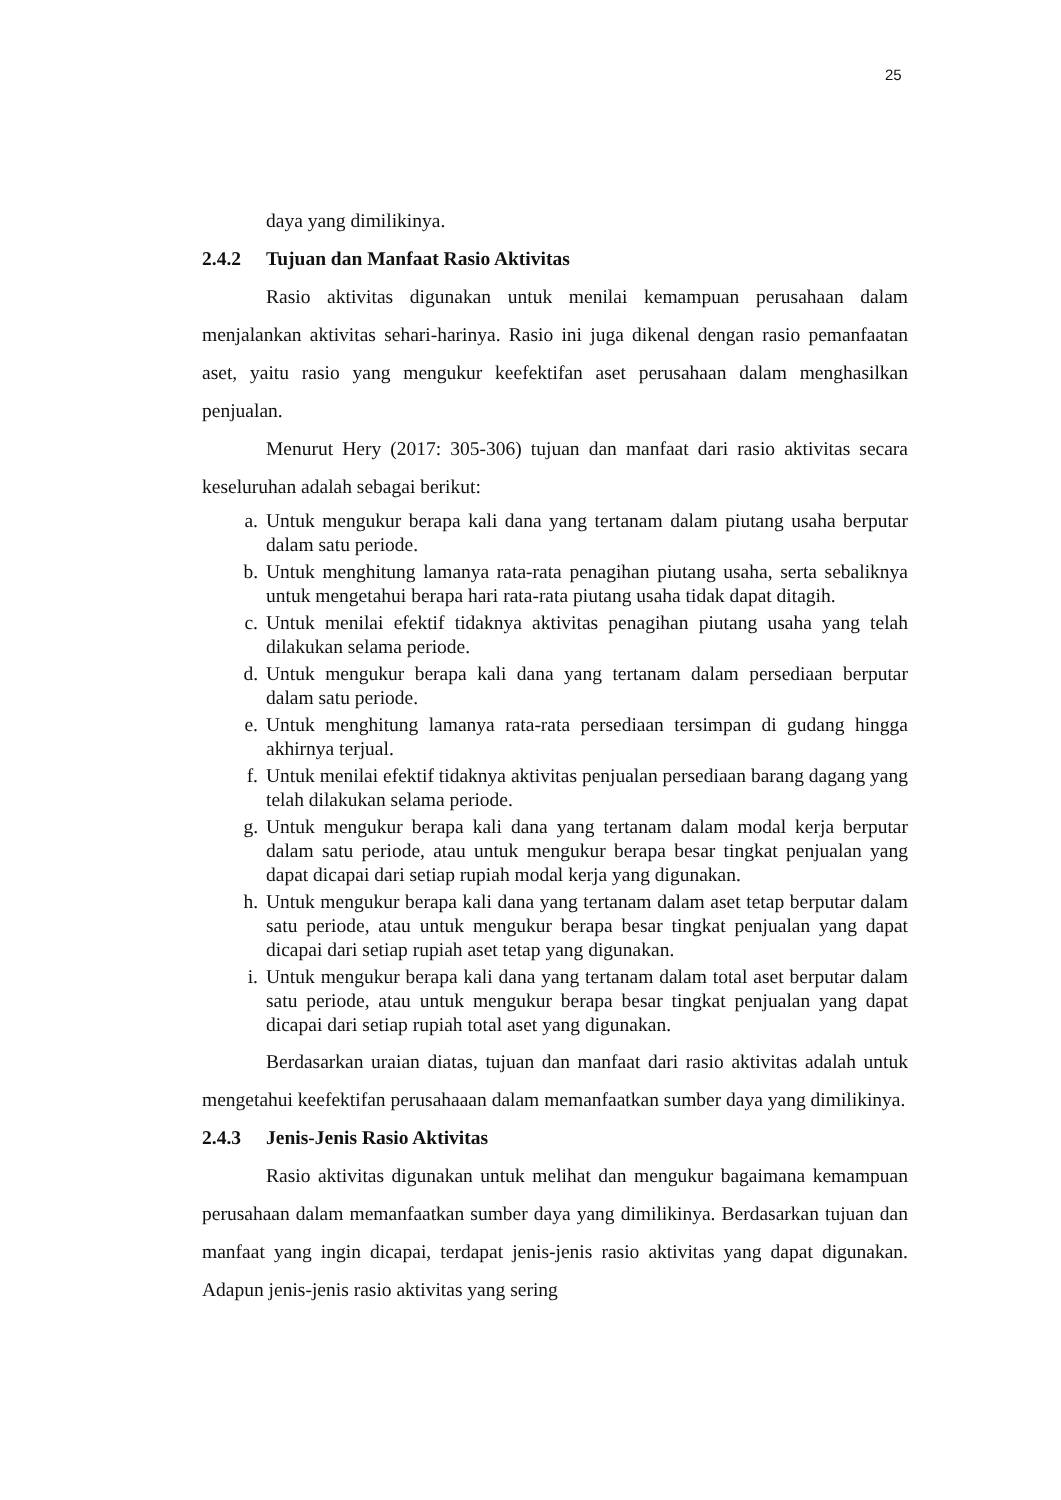25
daya yang dimilikinya.
2.4.2 Tujuan dan Manfaat Rasio Aktivitas
Rasio aktivitas digunakan untuk menilai kemampuan perusahaan dalam menjalankan aktivitas sehari-harinya. Rasio ini juga dikenal dengan rasio pemanfaatan aset, yaitu rasio yang mengukur keefektifan aset perusahaan dalam menghasilkan penjualan.
Menurut Hery (2017: 305-306) tujuan dan manfaat dari rasio aktivitas secara keseluruhan adalah sebagai berikut:
a. Untuk mengukur berapa kali dana yang tertanam dalam piutang usaha berputar dalam satu periode.
b. Untuk menghitung lamanya rata-rata penagihan piutang usaha, serta sebaliknya untuk mengetahui berapa hari rata-rata piutang usaha tidak dapat ditagih.
c. Untuk menilai efektif tidaknya aktivitas penagihan piutang usaha yang telah dilakukan selama periode.
d. Untuk mengukur berapa kali dana yang tertanam dalam persediaan berputar dalam satu periode.
e. Untuk menghitung lamanya rata-rata persediaan tersimpan di gudang hingga akhirnya terjual.
f. Untuk menilai efektif tidaknya aktivitas penjualan persediaan barang dagang yang telah dilakukan selama periode.
g. Untuk mengukur berapa kali dana yang tertanam dalam modal kerja berputar dalam satu periode, atau untuk mengukur berapa besar tingkat penjualan yang dapat dicapai dari setiap rupiah modal kerja yang digunakan.
h. Untuk mengukur berapa kali dana yang tertanam dalam aset tetap berputar dalam satu periode, atau untuk mengukur berapa besar tingkat penjualan yang dapat dicapai dari setiap rupiah aset tetap yang digunakan.
i. Untuk mengukur berapa kali dana yang tertanam dalam total aset berputar dalam satu periode, atau untuk mengukur berapa besar tingkat penjualan yang dapat dicapai dari setiap rupiah total aset yang digunakan.
Berdasarkan uraian diatas, tujuan dan manfaat dari rasio aktivitas adalah untuk mengetahui keefektifan perusahaaan dalam memanfaatkan sumber daya yang dimilikinya.
2.4.3 Jenis-Jenis Rasio Aktivitas
Rasio aktivitas digunakan untuk melihat dan mengukur bagaimana kemampuan perusahaan dalam memanfaatkan sumber daya yang dimilikinya. Berdasarkan tujuan dan manfaat yang ingin dicapai, terdapat jenis-jenis rasio aktivitas yang dapat digunakan. Adapun jenis-jenis rasio aktivitas yang sering